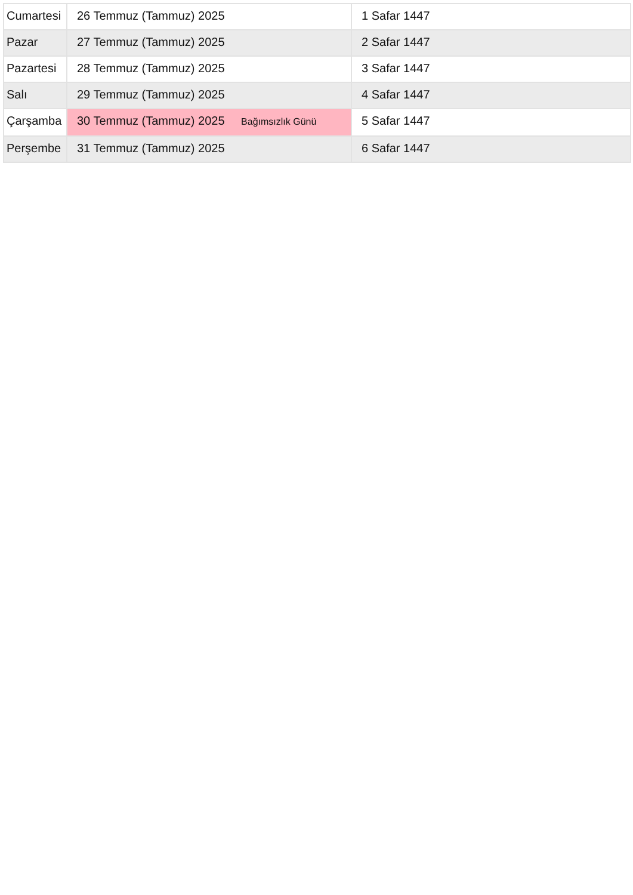| Cumartesi | 26 Temmuz (Tammuz) 2025 | 1 Safar 1447 |
| Pazar | 27 Temmuz (Tammuz) 2025 | 2 Safar 1447 |
| Pazartesi | 28 Temmuz (Tammuz) 2025 | 3 Safar 1447 |
| Salı | 29 Temmuz (Tammuz) 2025 | 4 Safar 1447 |
| Çarşamba | 30 Temmuz (Tammuz) 2025 Bağımsızlık Günü | 5 Safar 1447 |
| Perşembe | 31 Temmuz (Tammuz) 2025 | 6 Safar 1447 |